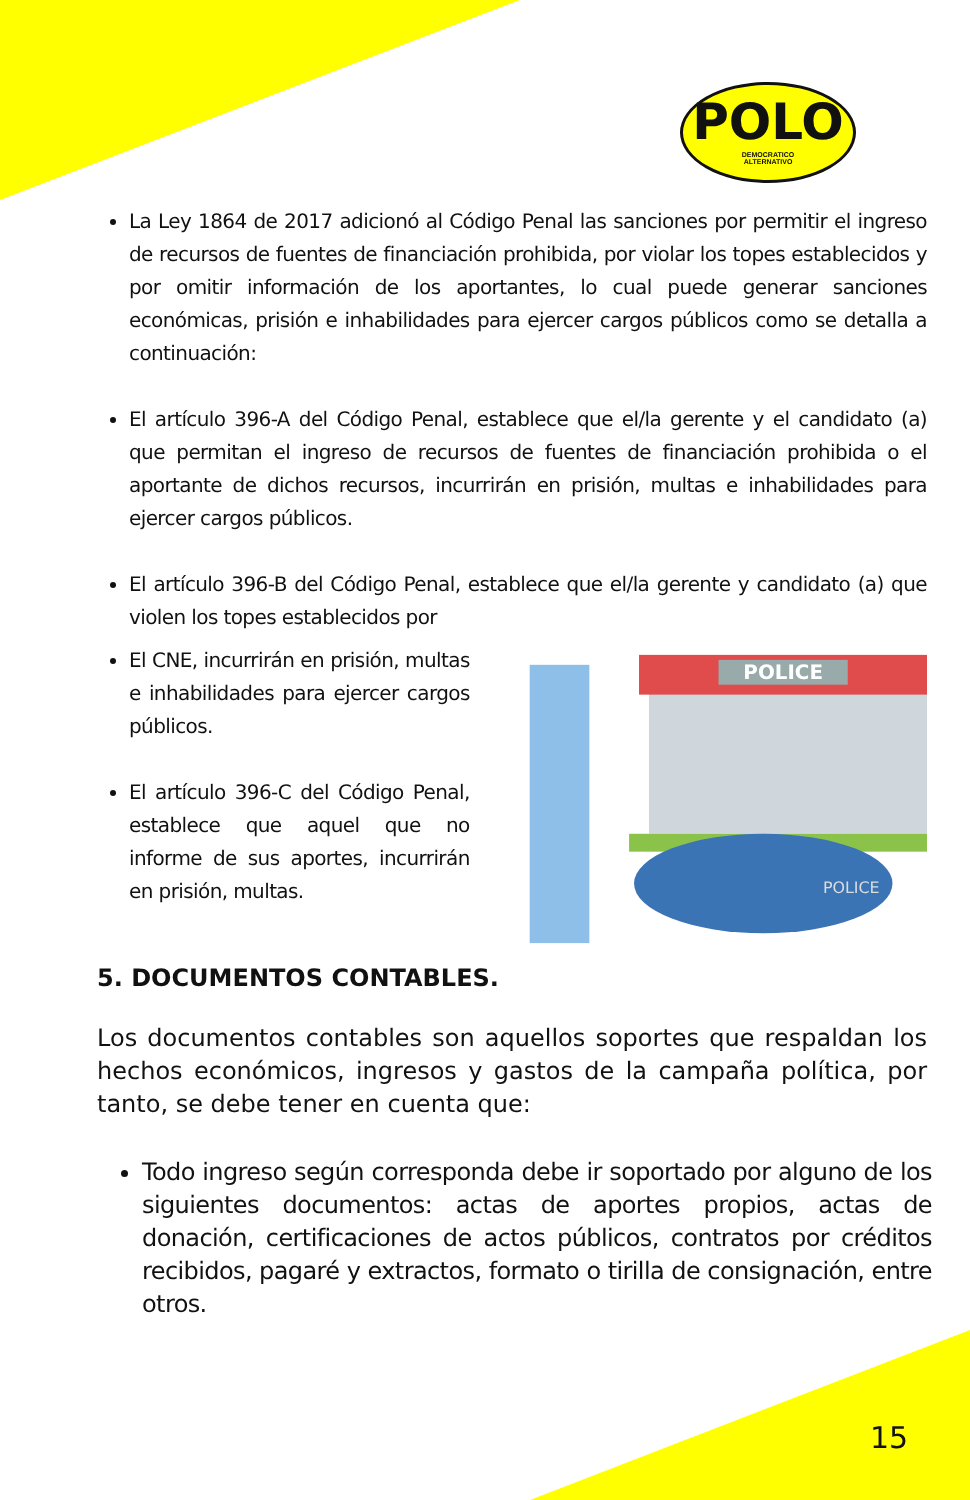POLO
DEMOCRATICO
ALTERNATIVO
La Ley 1864 de 2017 adicionó al Código Penal las sanciones por permitir el ingreso de recursos de fuentes de financiación prohibida, por violar los topes establecidos y por omitir información de los aportantes, lo cual puede generar sanciones económicas, prisión e inhabilidades para ejercer cargos públicos como se detalla a continuación:
El artículo 396-A del Código Penal, establece que el/la gerente y el candidato (a) que permitan el ingreso de recursos de fuentes de financiación prohibida o el aportante de dichos recursos, incurrirán en prisión, multas e inhabilidades para ejercer cargos públicos.
El artículo 396-B del Código Penal, establece que el/la gerente y candidato (a) que violen los topes establecidos por
El CNE, incurrirán en prisión, multas e inhabilidades para ejercer cargos públicos.
El artículo 396-C del Código Penal, establece que aquel que no informe de sus aportes, incurrirán en prisión, multas.
POLICE
POLICE
5. DOCUMENTOS CONTABLES.
Los documentos contables son aquellos soportes que respaldan los hechos económicos, ingresos y gastos de la campaña política, por tanto, se debe tener en cuenta que:
Todo ingreso según corresponda debe ir soportado por alguno de los siguientes documentos: actas de aportes propios, actas de donación, certificaciones de actos públicos, contratos por créditos recibidos, pagaré y extractos, formato o tirilla de consignación, entre otros.
15